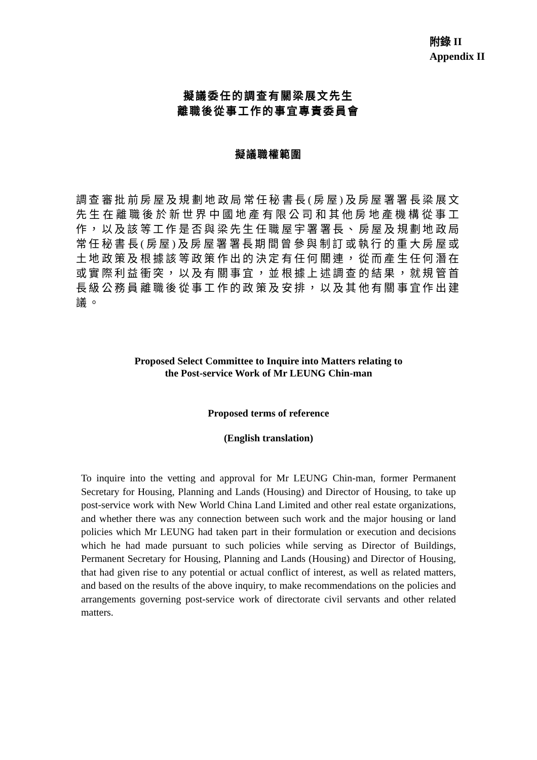附錄 II
Appendix II
擬議委任的調查有關梁展文先生
離職後從事工作的事宜專責委員會
擬議職權範圍
調查審批前房屋及規劃地政局常任秘書長(房屋)及房屋署署長梁展文先生在離職後於新世界中國地產有限公司和其他房地產機構從事工作，以及該等工作是否與梁先生任職屋宇署署長、房屋及規劃地政局常任秘書長(房屋)及房屋署署長期間曾參與制訂或執行的重大房屋或土地政策及根據該等政策作出的決定有任何關連，從而產生任何潛在或實際利益衝突，以及有關事宜，並根據上述調查的結果，就規管首長級公務員離職後從事工作的政策及安排，以及其他有關事宜作出建議。
Proposed Select Committee to Inquire into Matters relating to
the Post-service Work of Mr LEUNG Chin-man
Proposed terms of reference
(English translation)
To inquire into the vetting and approval for Mr LEUNG Chin-man, former Permanent Secretary for Housing, Planning and Lands (Housing) and Director of Housing, to take up post-service work with New World China Land Limited and other real estate organizations, and whether there was any connection between such work and the major housing or land policies which Mr LEUNG had taken part in their formulation or execution and decisions which he had made pursuant to such policies while serving as Director of Buildings, Permanent Secretary for Housing, Planning and Lands (Housing) and Director of Housing, that had given rise to any potential or actual conflict of interest, as well as related matters, and based on the results of the above inquiry, to make recommendations on the policies and arrangements governing post-service work of directorate civil servants and other related matters.